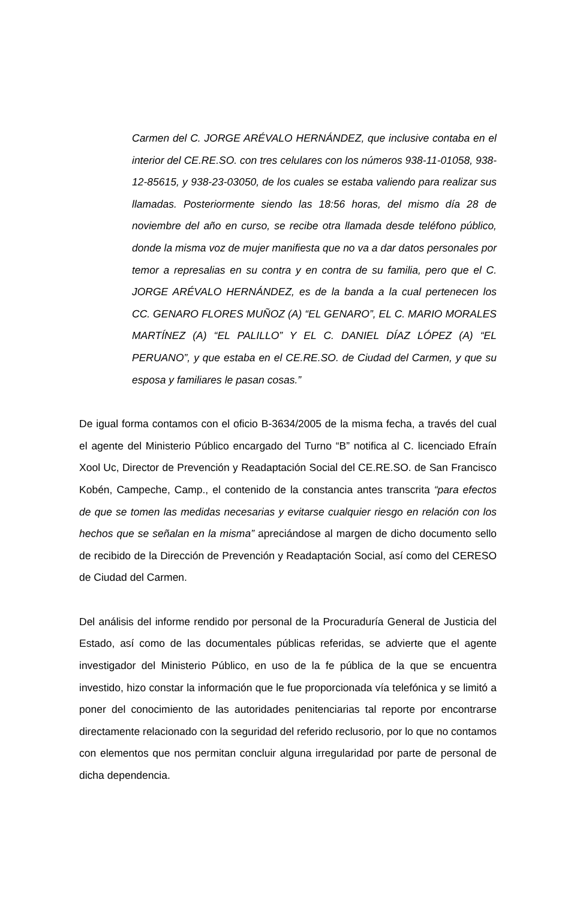Carmen del C. JORGE ARÉVALO HERNÁNDEZ, que inclusive contaba en el interior del CE.RE.SO. con tres celulares con los números 938-11-01058, 938-12-85615, y 938-23-03050, de los cuales se estaba valiendo para realizar sus llamadas. Posteriormente siendo las 18:56 horas, del mismo día 28 de noviembre del año en curso, se recibe otra llamada desde teléfono público, donde la misma voz de mujer manifiesta que no va a dar datos personales por temor a represalias en su contra y en contra de su familia, pero que el C. JORGE ARÉVALO HERNÁNDEZ, es de la banda a la cual pertenecen los CC. GENARO FLORES MUÑOZ (A) “EL GENARO”, EL C. MARIO MORALES MARTÍNEZ (A) “EL PALILLO” Y EL C. DANIEL DÍAZ LÓPEZ (A) “EL PERUANO”, y que estaba en el CE.RE.SO. de Ciudad del Carmen, y que su esposa y familiares le pasan cosas.”
De igual forma contamos con el oficio B-3634/2005 de la misma fecha, a través del cual el agente del Ministerio Público encargado del Turno “B” notifica al C. licenciado Efraín Xool Uc, Director de Prevención y Readaptación Social del CE.RE.SO. de San Francisco Kobén, Campeche, Camp., el contenido de la constancia antes transcrita “para efectos de que se tomen las medidas necesarias y evitarse cualquier riesgo en relación con los hechos que se señalan en la misma” apreciándose al margen de dicho documento sello de recibido de la Dirección de Prevención y Readaptación Social, así como del CERESO de Ciudad del Carmen.
Del análisis del informe rendido por personal de la Procuraduría General de Justicia del Estado, así como de las documentales públicas referidas, se advierte que el agente investigador del Ministerio Público, en uso de la fe pública de la que se encuentra investido, hizo constar la información que le fue proporcionada vía telefónica y se limitó a poner del conocimiento de las autoridades penitenciarias tal reporte por encontrarse directamente relacionado con la seguridad del referido reclusorio, por lo que no contamos con elementos que nos permitan concluir alguna irregularidad por parte de personal de dicha dependencia.